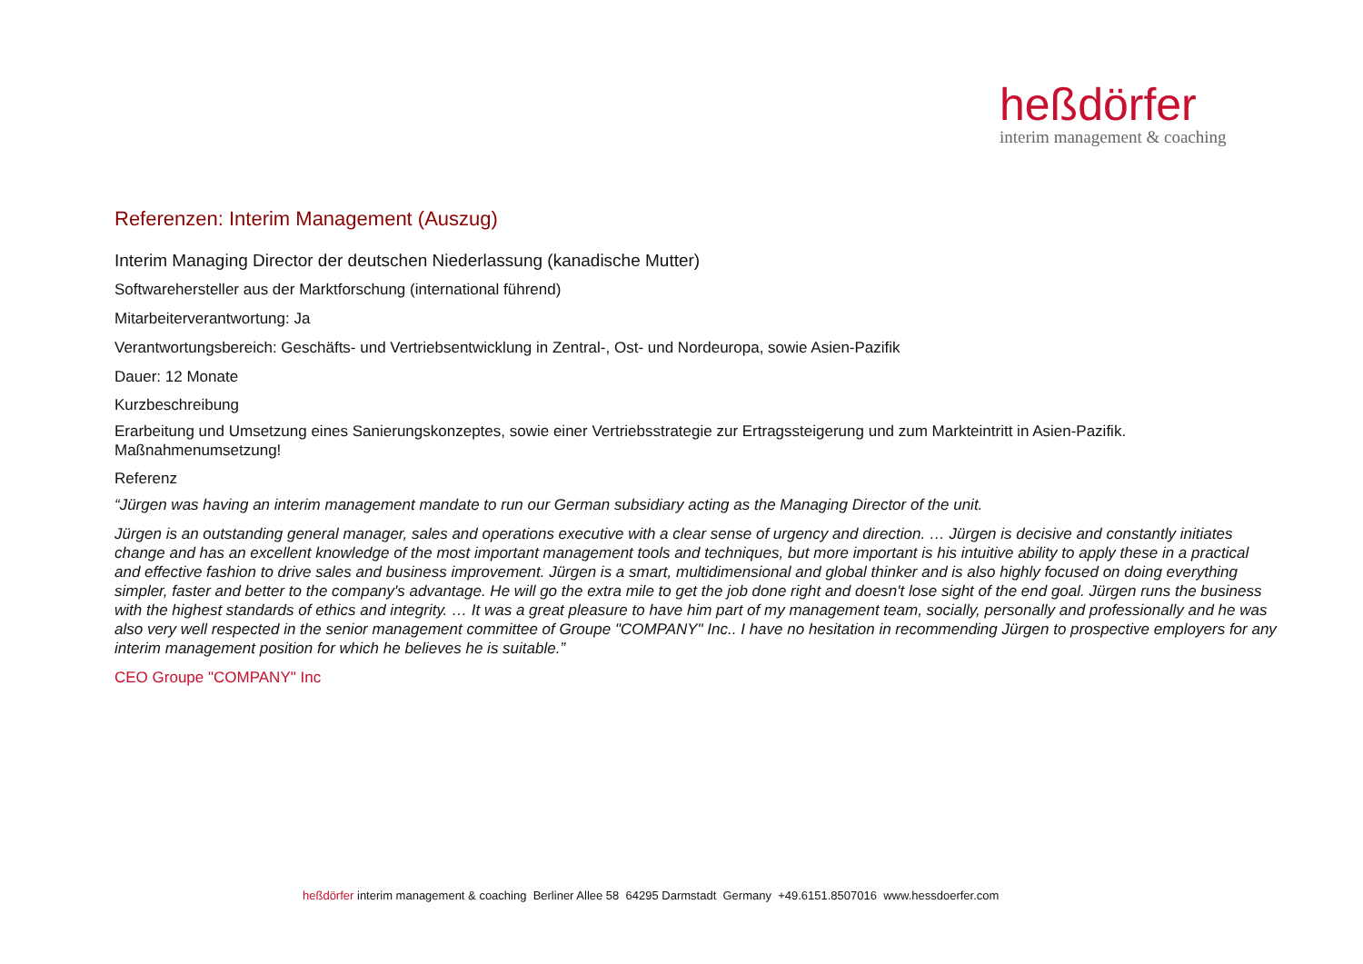heßdörfer
interim management & coaching
Referenzen: Interim Management (Auszug)
Interim Managing Director der deutschen Niederlassung (kanadische Mutter)
Softwarehersteller aus der Marktforschung (international führend)
Mitarbeiterverantwortung: Ja
Verantwortungsbereich: Geschäfts- und Vertriebsentwicklung in Zentral-, Ost- und Nordeuropa, sowie Asien-Pazifik
Dauer: 12 Monate
Kurzbeschreibung
Erarbeitung und Umsetzung eines Sanierungskonzeptes, sowie einer Vertriebsstrategie zur Ertragssteigerung und zum Markteintritt in Asien-Pazifik. Maßnahmenumsetzung!
Referenz
“Jürgen was having an interim management mandate to run our German subsidiary acting as the Managing Director of the unit.
Jürgen is an outstanding general manager, sales and operations executive with a clear sense of urgency and direction. … Jürgen is decisive and constantly initiates change and has an excellent knowledge of the most important management tools and techniques, but more important is his intuitive ability to apply these in a practical and effective fashion to drive sales and business improvement. Jürgen is a smart, multidimensional and global thinker and is also highly focused on doing everything simpler, faster and better to the company's advantage. He will go the extra mile to get the job done right and doesn't lose sight of the end goal. Jürgen runs the business with the highest standards of ethics and integrity. … It was a great pleasure to have him part of my management team, socially, personally and professionally and he was also very well respected in the senior management committee of Groupe "COMPANY" Inc.. I have no hesitation in recommending Jürgen to prospective employers for any interim management position for which he believes he is suitable.”
CEO Groupe "COMPANY" Inc
heßdörfer interim management & coaching Berliner Allee 58 64295 Darmstadt Germany +49.6151.8507016 www.hessdoerfer.com